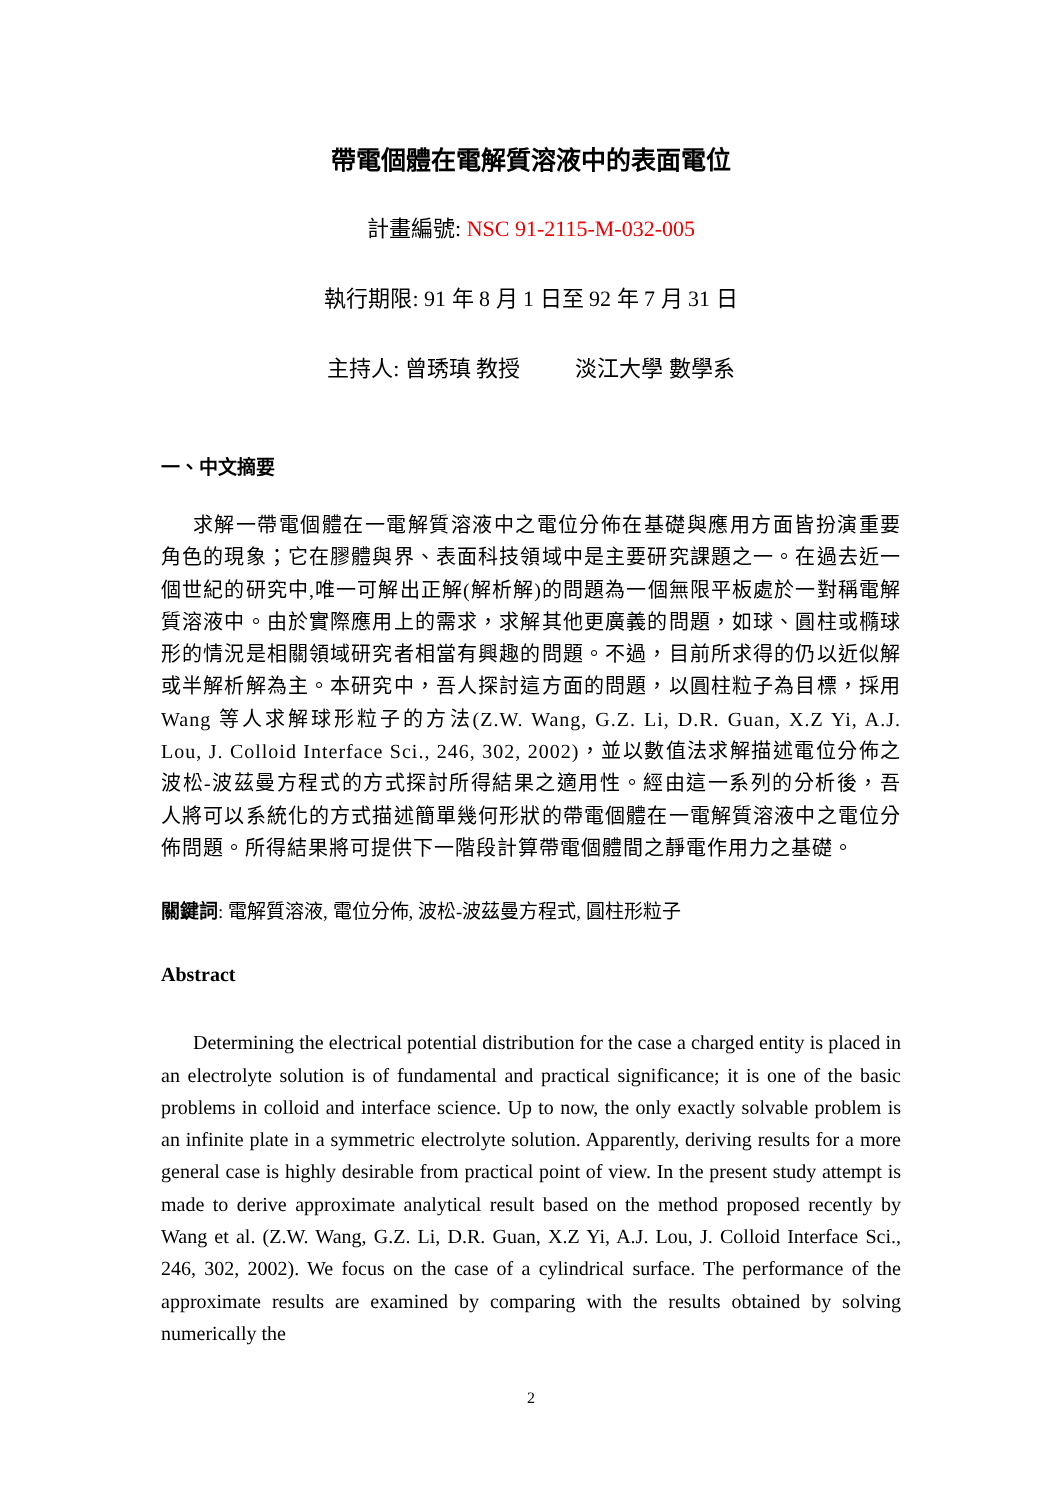帶電個體在電解質溶液中的表面電位
計畫編號: NSC 91-2115-M-032-005
執行期限: 91 年 8 月 1 日至 92 年 7 月 31 日
主持人: 曾琇瑱 教授 淡江大學 數學系
一、中文摘要
求解一帶電個體在一電解質溶液中之電位分佈在基礎與應用方面皆扮演重要角色的現象；它在膠體與界、表面科技領域中是主要研究課題之一。在過去近一個世紀的研究中,唯一可解出正解(解析解)的問題為一個無限平板處於一對稱電解質溶液中。由於實際應用上的需求，求解其他更廣義的問題，如球、圓柱或橢球形的情況是相關領域研究者相當有興趣的問題。不過，目前所求得的仍以近似解或半解析解為主。本研究中，吾人探討這方面的問題，以圓柱粒子為目標，採用 Wang 等人求解球形粒子的方法(Z.W. Wang, G.Z. Li, D.R. Guan, X.Z Yi, A.J. Lou, J. Colloid Interface Sci., 246, 302, 2002)，並以數值法求解描述電位分佈之波松-波茲曼方程式的方式探討所得結果之適用性。經由這一系列的分析後，吾人將可以系統化的方式描述簡單幾何形狀的帶電個體在一電解質溶液中之電位分佈問題。所得結果將可提供下一階段計算帶電個體間之靜電作用力之基礎。
關鍵詞: 電解質溶液, 電位分佈, 波松-波茲曼方程式, 圓柱形粒子
Abstract
Determining the electrical potential distribution for the case a charged entity is placed in an electrolyte solution is of fundamental and practical significance; it is one of the basic problems in colloid and interface science. Up to now, the only exactly solvable problem is an infinite plate in a symmetric electrolyte solution. Apparently, deriving results for a more general case is highly desirable from practical point of view. In the present study attempt is made to derive approximate analytical result based on the method proposed recently by Wang et al. (Z.W. Wang, G.Z. Li, D.R. Guan, X.Z Yi, A.J. Lou, J. Colloid Interface Sci., 246, 302, 2002). We focus on the case of a cylindrical surface. The performance of the approximate results are examined by comparing with the results obtained by solving numerically the
2